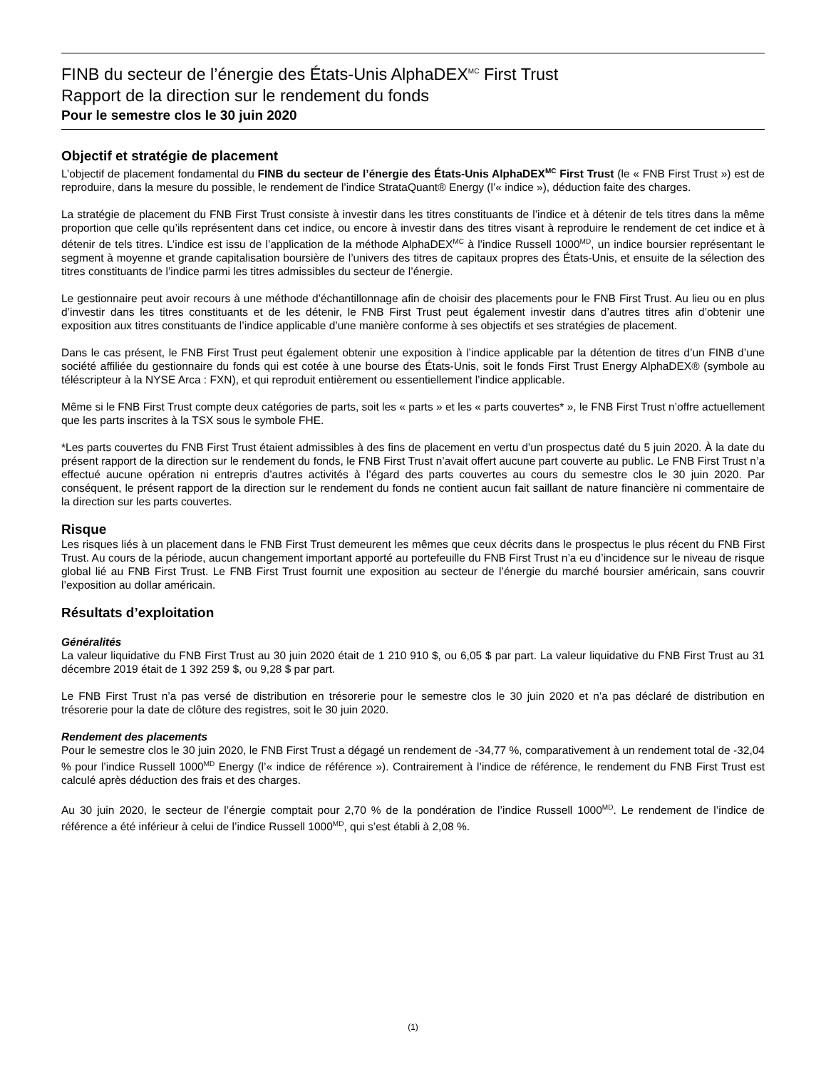FINB du secteur de l’énergie des États-Unis AlphaDEX<sup>MC</sup> First Trust
Rapport de la direction sur le rendement du fonds
Pour le semestre clos le 30 juin 2020
Objectif et stratégie de placement
L’objectif de placement fondamental du FINB du secteur de l’énergie des États-Unis AlphaDEX<sup>MC</sup> First Trust (le « FNB First Trust ») est de reproduire, dans la mesure du possible, le rendement de l’indice StrataQuant® Energy (l’« indice »), déduction faite des charges.
La stratégie de placement du FNB First Trust consiste à investir dans les titres constituants de l’indice et à détenir de tels titres dans la même proportion que celle qu’ils représentent dans cet indice, ou encore à investir dans des titres visant à reproduire le rendement de cet indice et à détenir de tels titres. L’indice est issu de l’application de la méthode AlphaDEX<sup>MC</sup> à l’indice Russell 1000<sup>MD</sup>, un indice boursier représentant le segment à moyenne et grande capitalisation boursière de l’univers des titres de capitaux propres des États-Unis, et ensuite de la sélection des titres constituants de l’indice parmi les titres admissibles du secteur de l’énergie.
Le gestionnaire peut avoir recours à une méthode d’échantillonnage afin de choisir des placements pour le FNB First Trust. Au lieu ou en plus d’investir dans les titres constituants et de les détenir, le FNB First Trust peut également investir dans d’autres titres afin d’obtenir une exposition aux titres constituants de l’indice applicable d’une manière conforme à ses objectifs et ses stratégies de placement.
Dans le cas présent, le FNB First Trust peut également obtenir une exposition à l’indice applicable par la détention de titres d’un FINB d’une société affiliée du gestionnaire du fonds qui est cotée à une bourse des États-Unis, soit le fonds First Trust Energy AlphaDEX® (symbole au téléscripteur à la NYSE Arca : FXN), et qui reproduit entièrement ou essentiellement l’indice applicable.
Même si le FNB First Trust compte deux catégories de parts, soit les « parts » et les « parts couvertes* », le FNB First Trust n’offre actuellement que les parts inscrites à la TSX sous le symbole FHE.
*Les parts couvertes du FNB First Trust étaient admissibles à des fins de placement en vertu d’un prospectus daté du 5 juin 2020. À la date du présent rapport de la direction sur le rendement du fonds, le FNB First Trust n’avait offert aucune part couverte au public. Le FNB First Trust n’a effectué aucune opération ni entrepris d’autres activités à l’égard des parts couvertes au cours du semestre clos le 30 juin 2020. Par conséquent, le présent rapport de la direction sur le rendement du fonds ne contient aucun fait saillant de nature financière ni commentaire de la direction sur les parts couvertes.
Risque
Les risques liés à un placement dans le FNB First Trust demeurent les mêmes que ceux décrits dans le prospectus le plus récent du FNB First Trust. Au cours de la période, aucun changement important apporté au portefeuille du FNB First Trust n’a eu d’incidence sur le niveau de risque global lié au FNB First Trust. Le FNB First Trust fournit une exposition au secteur de l’énergie du marché boursier américain, sans couvrir l’exposition au dollar américain.
Résultats d’exploitation
Généralités
La valeur liquidative du FNB First Trust au 30 juin 2020 était de 1 210 910 $, ou 6,05 $ par part. La valeur liquidative du FNB First Trust au 31 décembre 2019 était de 1 392 259 $, ou 9,28 $ par part.
Le FNB First Trust n’a pas versé de distribution en trésorerie pour le semestre clos le 30 juin 2020 et n’a pas déclaré de distribution en trésorerie pour la date de clôture des registres, soit le 30 juin 2020.
Rendement des placements
Pour le semestre clos le 30 juin 2020, le FNB First Trust a dégagé un rendement de -34,77 %, comparativement à un rendement total de -32,04 % pour l’indice Russell 1000<sup>MD</sup> Energy (l’« indice de référence »). Contrairement à l’indice de référence, le rendement du FNB First Trust est calculé après déduction des frais et des charges.
Au 30 juin 2020, le secteur de l’énergie comptait pour 2,70 % de la pondération de l’indice Russell 1000<sup>MD</sup>. Le rendement de l’indice de référence a été inférieur à celui de l’indice Russell 1000<sup>MD</sup>, qui s’est établi à 2,08 %.
(1)